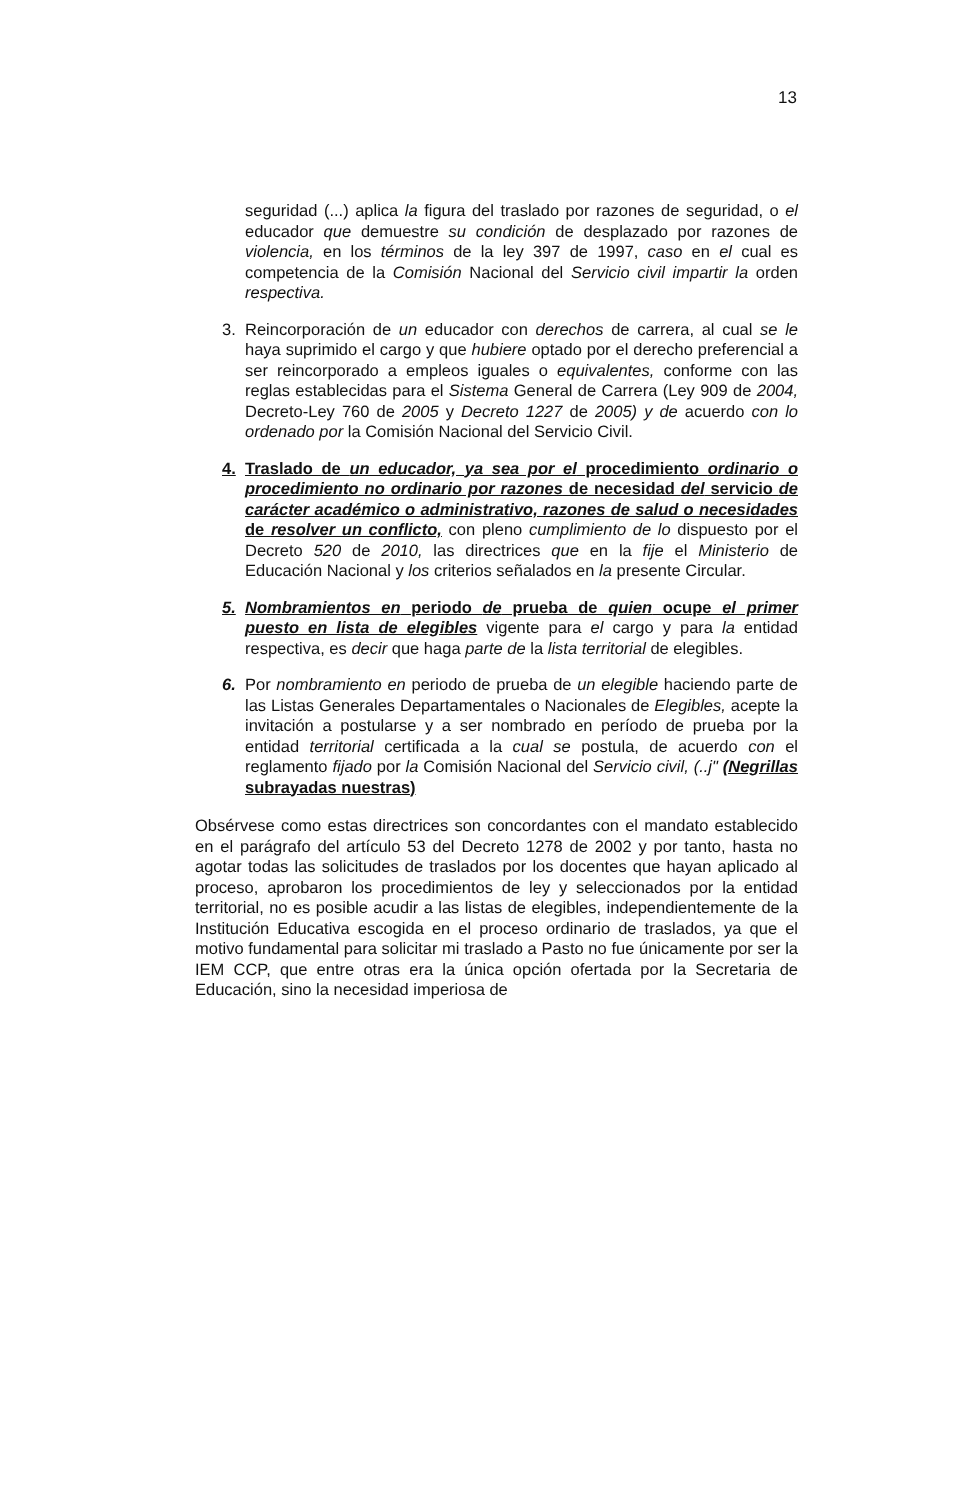13
seguridad (...) aplica la figura del traslado por razones de seguridad, o el educador que demuestre su condición de desplazado por razones de violencia, en los términos de la ley 397 de 1997, caso en el cual es competencia de la Comisión Nacional del Servicio civil impartir la orden respectiva.
3. Reincorporación de un educador con derechos de carrera, al cual se le haya suprimido el cargo y que hubiere optado por el derecho preferencial a ser reincorporado a empleos iguales o equivalentes, conforme con las reglas establecidas para el Sistema General de Carrera (Ley 909 de 2004, Decreto-Ley 760 de 2005 y Decreto 1227 de 2005) y de acuerdo con lo ordenado por la Comisión Nacional del Servicio Civil.
4. Traslado de un educador, ya sea por el procedimiento ordinario o procedimiento no ordinario por razones de necesidad del servicio de carácter académico o administrativo, razones de salud o necesidades de resolver un conflicto, con pleno cumplimiento de lo dispuesto por el Decreto 520 de 2010, las directrices que en la fije el Ministerio de Educación Nacional y los criterios señalados en la presente Circular.
5. Nombramientos en periodo de prueba de quien ocupe el primer puesto en lista de elegibles vigente para el cargo y para la entidad respectiva, es decir que haga parte de la lista territorial de elegibles.
6. Por nombramiento en periodo de prueba de un elegible haciendo parte de las Listas Generales Departamentales o Nacionales de Elegibles, acepte la invitación a postularse y a ser nombrado en período de prueba por la entidad territorial certificada a la cual se postula, de acuerdo con el reglamento fijado por la Comisión Nacional del Servicio civil, (..j" (Negrillas subrayadas nuestras)
Obsérvese como estas directrices son concordantes con el mandato establecido en el parágrafo del artículo 53 del Decreto 1278 de 2002 y por tanto, hasta no agotar todas las solicitudes de traslados por los docentes que hayan aplicado al proceso, aprobaron los procedimientos de ley y seleccionados por la entidad territorial, no es posible acudir a las listas de elegibles, independientemente de la Institución Educativa escogida en el proceso ordinario de traslados, ya que el motivo fundamental para solicitar mi traslado a Pasto no fue únicamente por ser la IEM CCP, que entre otras era la única opción ofertada por la Secretaria de Educación, sino la necesidad imperiosa de